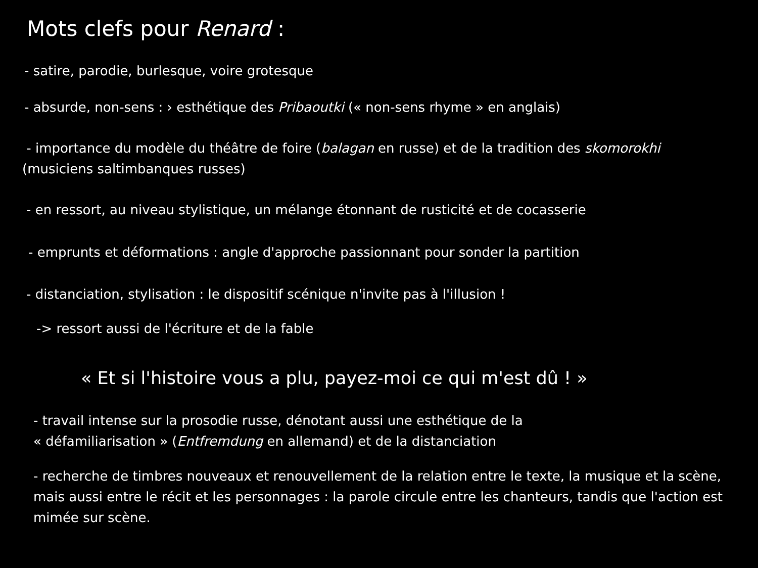Mots clefs pour Renard :
- satire, parodie, burlesque, voire grotesque
- absurde, non-sens : › esthétique des Pribaoutki (« non-sens rhyme » en anglais)
- importance du modèle du théâtre de foire (balagan en russe) et de la tradition des skomorokhi (musiciens saltimbanques russes)
- en ressort, au niveau stylistique, un mélange étonnant de rusticité et de cocasserie
- emprunts et déformations : angle d'approche passionnant pour sonder la partition
- distanciation, stylisation : le dispositif scénique n'invite pas à l'illusion !
-> ressort aussi de l'écriture et de la fable
« Et si l'histoire vous a plu, payez-moi ce qui m'est dû ! »
- travail intense sur la prosodie russe, dénotant aussi une esthétique de la
« défamiliarisation » (Entfremdung en allemand) et de la distanciation
- recherche de timbres nouveaux et renouvellement de la relation entre le texte, la musique et la scène, mais aussi entre le récit et les personnages : la parole circule entre les chanteurs, tandis que l'action est mimée sur scène.